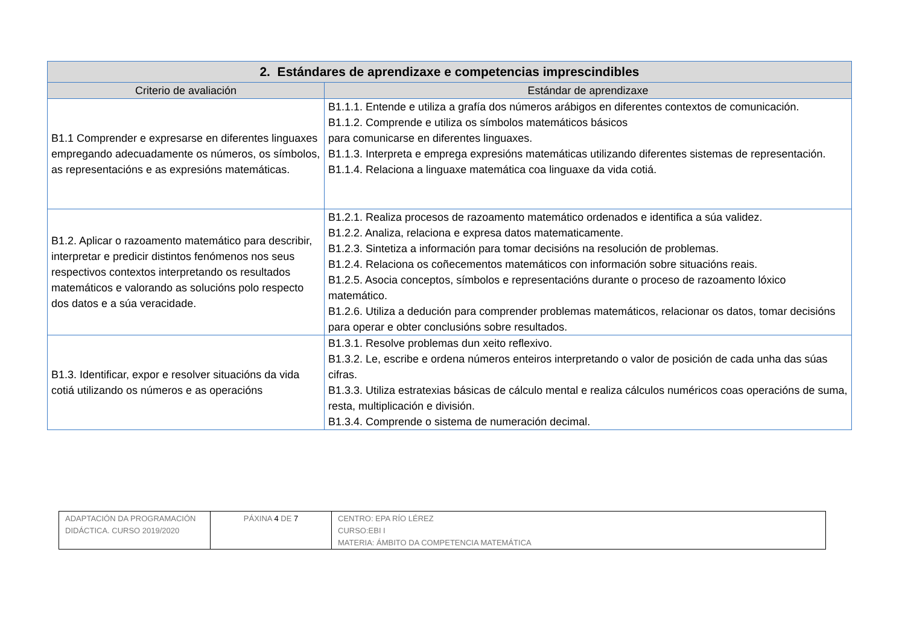| 2. Estándares de aprendizaxe e competencias imprescindibles | |
| --- | --- |
| Criterio de avaliación | Estándar de aprendizaxe |
| B1.1 Comprender e expresarse en diferentes linguaxes empregando adecuadamente os números, os símbolos, as representacións e as expresións matemáticas. | B1.1.1. Entende e utiliza a grafía dos números arábigos en diferentes contextos de comunicación. B1.1.2. Comprende e utiliza os símbolos matemáticos básicos para comunicarse en diferentes linguaxes. B1.1.3. Interpreta e emprega expresións matemáticas utilizando diferentes sistemas de representación. B1.1.4. Relaciona a linguaxe matemática coa linguaxe da vida cotiá. |
| B1.2. Aplicar o razoamento matemático para describir, interpretar e predicir distintos fenómenos nos seus respectivos contextos interpretando os resultados matemáticos e valorando as solucións polo respecto dos datos e a súa veracidade. | B1.2.1. Realiza procesos de razoamento matemático ordenados e identifica a súa validez. B1.2.2. Analiza, relaciona e expresa datos matematicamente. B1.2.3. Sintetiza a información para tomar decisións na resolución de problemas. B1.2.4. Relaciona os coñecementos matemáticos con información sobre situacións reais. B1.2.5. Asocia conceptos, símbolos e representacións durante o proceso de razoamento lóxico matemático. B1.2.6. Utiliza a dedución para comprender problemas matemáticos, relacionar os datos, tomar decisións para operar e obter conclusións sobre resultados. |
| B1.3. Identificar, expor e resolver situacións da vida cotiá utilizando os números e as operacións | B1.3.1. Resolve problemas dun xeito reflexivo. B1.3.2. Le, escribe e ordena números enteiros interpretando o valor de posición de cada unha das súas cifras. B1.3.3. Utiliza estratexias básicas de cálculo mental e realiza cálculos numéricos coas operacións de suma, resta, multiplicación e división. B1.3.4. Comprende o sistema de numeración decimal. |
| ADAPTACIÓN DA PROGRAMACIÓN DIDÁCTICA. CURSO 2019/2020 | PÁXINA 4 DE 7 | CENTRO: EPA RÍO LÉREZ CURSO:EBI I MATERIA: ÁMBITO DA COMPETENCIA MATEMÁTICA |